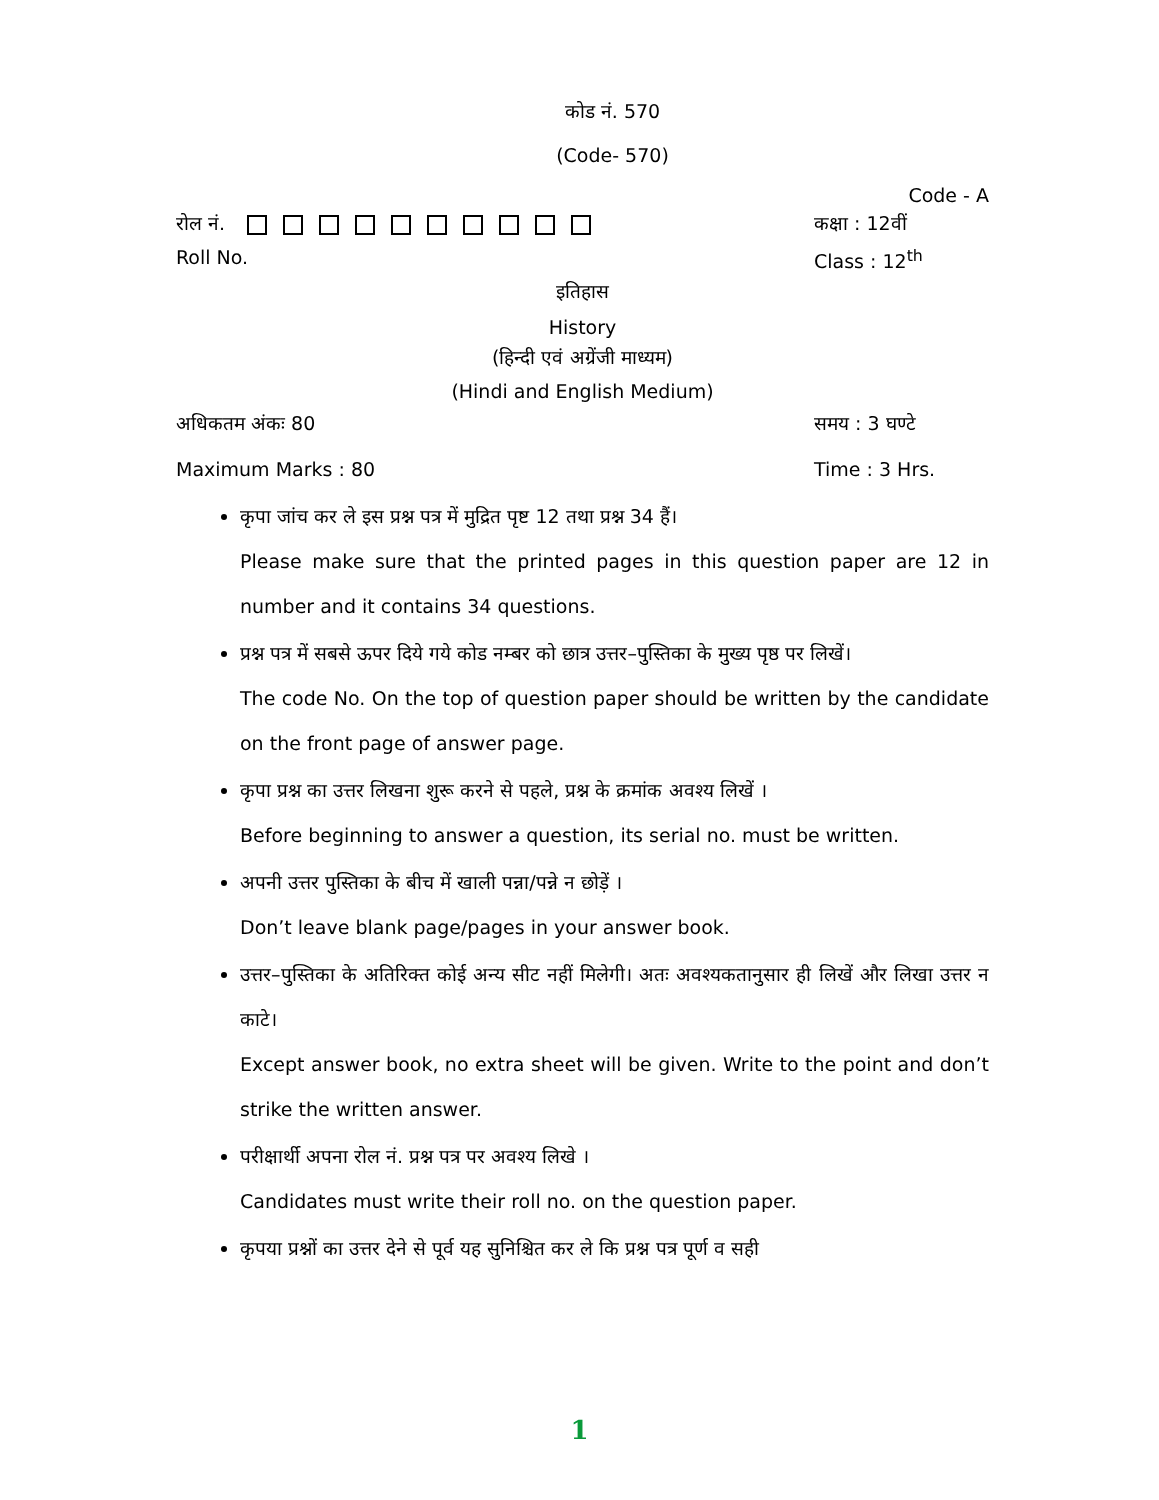कोड नं. 570
(Code- 570)
Code - A
रोल नं. कक्षा : 12वीं
Roll No. Class : 12<sup>th</sup>
इतिहास
History
(हिन्दी एवं अग्रेंजी माध्यम)
(Hindi and English Medium)
अधिकतम अंकः 80 समय : 3 घण्टे
Maximum Marks : 80 Time : 3 Hrs.
कृपा जांच कर ले इस प्रश्न पत्र में मुद्रित पृष्ट 12 तथा प्रश्न 34 हैं।
Please make sure that the printed pages in this question paper are 12 in number and it contains 34 questions.
प्रश्न पत्र में सबसे ऊपर दिये गये कोड नम्बर को छात्र उत्तर–पुस्तिका के मुख्य पृष्ठ पर लिखें।
The code No. On the top of question paper should be written by the candidate on the front page of answer page.
कृपा प्रश्न का उत्तर लिखना शुरू करने से पहले, प्रश्न के क्रमांक अवश्य लिखें ।
Before beginning to answer a question, its serial no. must be written.
अपनी उत्तर पुस्तिका के बीच में खाली पन्ना/पन्ने न छोड़ें ।
Don’t leave blank page/pages in your answer book.
उत्तर–पुस्तिका के अतिरिक्त कोई अन्य सीट नहीं मिलेगी। अतः अवश्यकतानुसार ही लिखें और लिखा उत्तर न काटे।
Except answer book, no extra sheet will be given. Write to the point and don’t strike the written answer.
परीक्षार्थी अपना रोल नं. प्रश्न पत्र पर अवश्य लिखे ।
Candidates must write their roll no. on the question paper.
कृपया प्रश्नों का उत्तर देने से पूर्व यह सुनिश्चित कर ले कि प्रश्न पत्र पूर्ण व सही
1